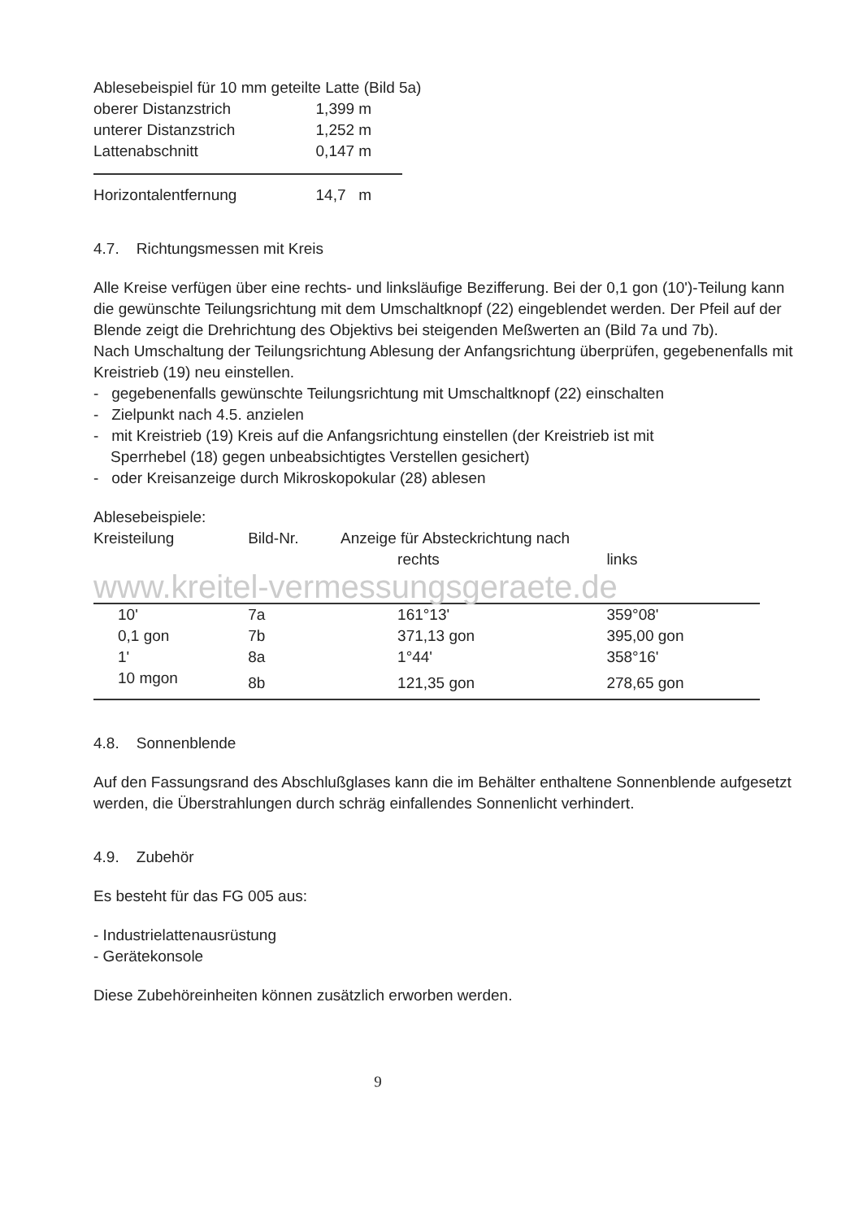Ablesebeispiel für 10 mm geteilte Latte (Bild 5a)
| oberer Distanzstrich | 1,399 m |
| unterer Distanzstrich | 1,252 m |
| Lattenabschnitt | 0,147 m |
| Horizontalentfernung | 14,7 m |
4.7. Richtungsmessen mit Kreis
Alle Kreise verfügen über eine rechts- und linksläufige Bezifferung. Bei der 0,1 gon (10')-Teilung kann die gewünschte Teilungsrichtung mit dem Umschaltknopf (22) eingeblendet werden. Der Pfeil auf der Blende zeigt die Drehrichtung des Objektivs bei steigenden Meßwerten an (Bild 7a und 7b).
Nach Umschaltung der Teilungsrichtung Ablesung der Anfangsrichtung überprüfen, gegebenenfalls mit Kreistrieb (19) neu einstellen.
- gegebenenfalls gewünschte Teilungsrichtung mit Umschaltknopf (22) einschalten
- Zielpunkt nach 4.5. anzielen
- mit Kreistrieb (19) Kreis auf die Anfangsrichtung einstellen (der Kreistrieb ist mit
Sperrhebel (18) gegen unbeabsichtigtes Verstellen gesichert)
- oder Kreisanzeige durch Mikroskopokular (28) ablesen
Ablesebeispiele:
| Kreisteilung | Bild-Nr. | Anzeige für Absteckrichtung nach | |
| --- | --- | --- | --- |
| | | rechts | links |
| www.kreitel-vermessungsgeraete.de | | | |
| 10' | 7a | 161°13' | 359°08' |
| 0,1 gon | 7b | 371,13 gon | 395,00 gon |
| 1' | 8a | 1°44' | 358°16' |
| 10 mgon | 8b | 121,35 gon | 278,65 gon |
4.8. Sonnenblende
Auf den Fassungsrand des Abschlußglases kann die im Behälter enthaltene Sonnenblende aufgesetzt werden, die Überstrahlungen durch schräg einfallendes Sonnenlicht verhindert.
4.9. Zubehör
Es besteht für das FG 005 aus:
- Industrielattenausrüstung
- Gerätekonsole
Diese Zubehöreinheiten können zusätzlich erworben werden.
9